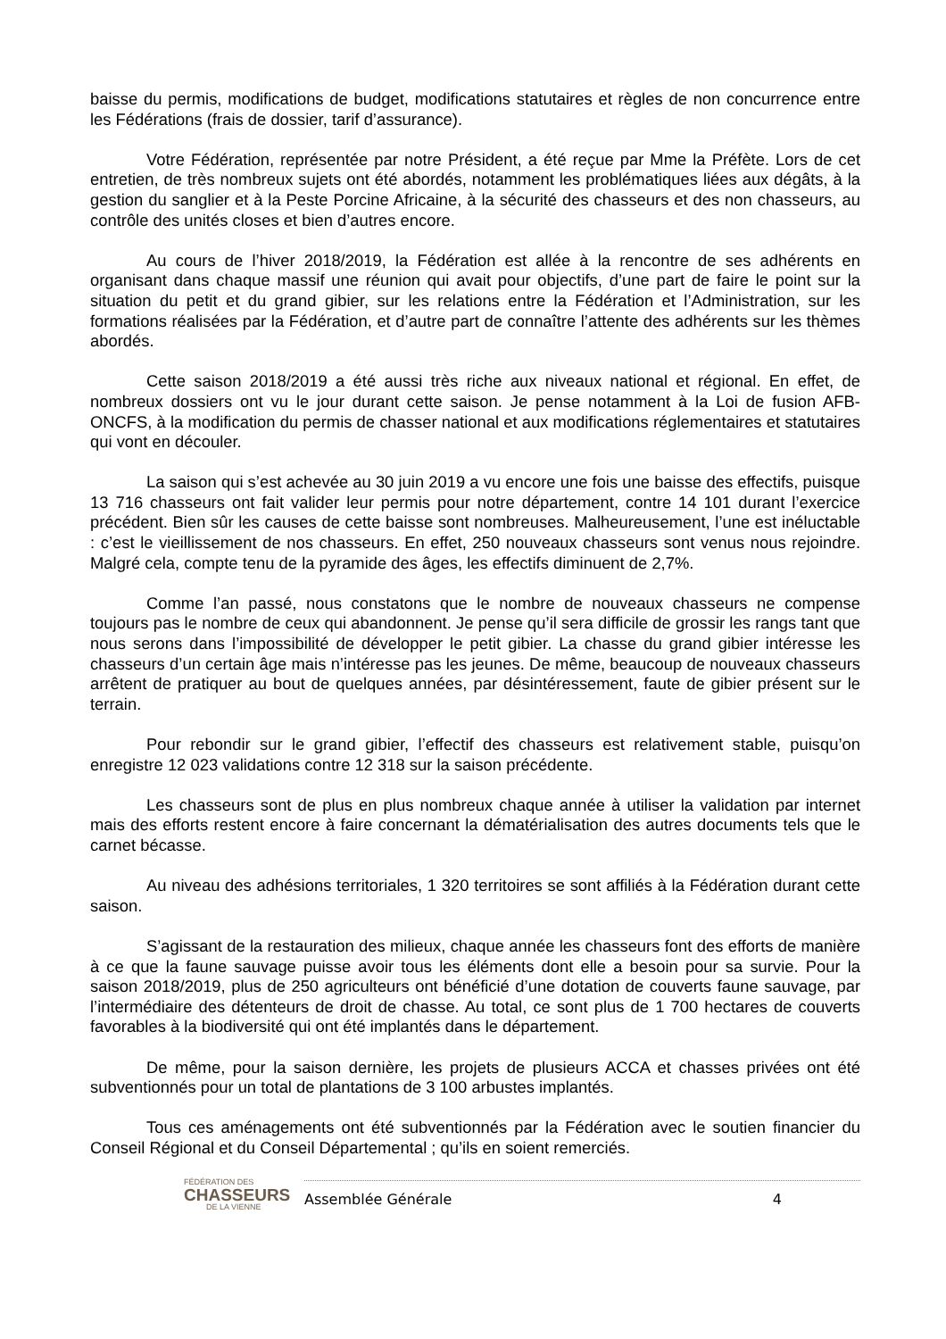baisse du permis, modifications de budget, modifications statutaires et règles de non concurrence entre les Fédérations (frais de dossier, tarif d’assurance).
Votre Fédération, représentée par notre Président, a été reçue par Mme la Préfète. Lors de cet entretien, de très nombreux sujets ont été abordés, notamment les problématiques liées aux dégâts, à la gestion du sanglier et à la Peste Porcine Africaine, à la sécurité des chasseurs et des non chasseurs, au contrôle des unités closes et bien d’autres encore.
Au cours de l’hiver 2018/2019, la Fédération est allée à la rencontre de ses adhérents en organisant dans chaque massif une réunion qui avait pour objectifs, d’une part de faire le point sur la situation du petit et du grand gibier, sur les relations entre la Fédération et l’Administration, sur les formations réalisées par la Fédération, et d’autre part de connaître l’attente des adhérents sur les thèmes abordés.
Cette saison 2018/2019 a été aussi très riche aux niveaux national et régional. En effet, de nombreux dossiers ont vu le jour durant cette saison. Je pense notamment à la Loi de fusion AFB-ONCFS, à la modification du permis de chasser national et aux modifications réglementaires et statutaires qui vont en découler.
La saison qui s’est achevée au 30 juin 2019 a vu encore une fois une baisse des effectifs, puisque 13 716 chasseurs ont fait valider leur permis pour notre département, contre 14 101 durant l’exercice précédent. Bien sûr les causes de cette baisse sont nombreuses. Malheureusement, l’une est inéluctable : c’est le vieillissement de nos chasseurs. En effet, 250 nouveaux chasseurs sont venus nous rejoindre. Malgré cela, compte tenu de la pyramide des âges, les effectifs diminuent de 2,7%.
Comme l’an passé, nous constatons que le nombre de nouveaux chasseurs ne compense toujours pas le nombre de ceux qui abandonnent. Je pense qu’il sera difficile de grossir les rangs tant que nous serons dans l’impossibilité de développer le petit gibier. La chasse du grand gibier intéresse les chasseurs d’un certain âge mais n’intéresse pas les jeunes. De même, beaucoup de nouveaux chasseurs arrêtent de pratiquer au bout de quelques années, par désintéressement, faute de gibier présent sur le terrain.
Pour rebondir sur le grand gibier, l’effectif des chasseurs est relativement stable, puisqu’on enregistre 12 023 validations contre 12 318 sur la saison précédente.
Les chasseurs sont de plus en plus nombreux chaque année à utiliser la validation par internet mais des efforts restent encore à faire concernant la dématérialisation des autres documents tels que le carnet bécasse.
Au niveau des adhésions territoriales, 1 320 territoires se sont affiliés à la Fédération durant cette saison.
S’agissant de la restauration des milieux, chaque année les chasseurs font des efforts de manière à ce que la faune sauvage puisse avoir tous les éléments dont elle a besoin pour sa survie. Pour la saison 2018/2019, plus de 250 agriculteurs ont bénéficié d’une dotation de couverts faune sauvage, par l’intermédiaire des détenteurs de droit de chasse. Au total, ce sont plus de 1 700 hectares de couverts favorables à la biodiversité qui ont été implantés dans le département.
De même, pour la saison dernière, les projets de plusieurs ACCA et chasses privées ont été subventionnés pour un total de plantations de 3 100 arbustes implantés.
Tous ces aménagements ont été subventionnés par la Fédération avec le soutien financier du Conseil Régional et du Conseil Départemental ; qu’ils en soient remerciés.
FÉDÉRATION DES
CHASSEURS
DE LA VIENNE
Assemblée Générale 4